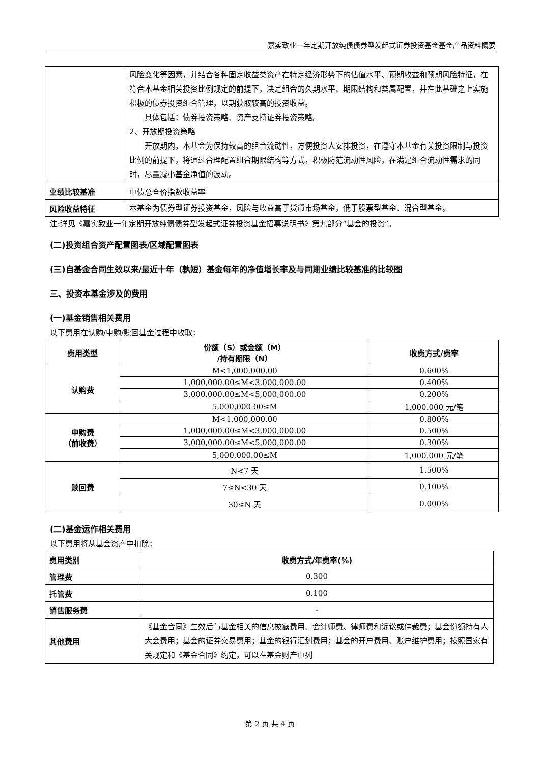嘉实致业一年定期开放纯债债券型发起式证券投资基金基金产品资料概要
| | 风险变化等因素，并结合各种固定收益类资产在特定经济形势下的估值水平、预期收益和预期风险特征，在符合本基金相关投资比例规定的前提下，决定组合的久期水平、期限结构和类属配置，并在此基础之上实施积极的债券投资组合管理，以期获取较高的投资收益。 具体包括：债券投资策略、资产支持证券投资策略。 2、开放期投资策略 开放期内，本基金为保持较高的组合流动性，方便投资人安排投资，在遵守本基金有关投资限制与投资比例的前提下，将通过合理配置组合期限结构等方式，积极防范流动性风险，在满足组合流动性需求的同时，尽量减小基金净值的波动。 |
| 业绩比较基准 | 中债总全价指数收益率 |
| 风险收益特征 | 本基金为债券型证券投资基金，风险与收益高于货币市场基金，低于股票型基金、混合型基金。 |
注:详见《嘉实致业一年定期开放纯债债券型发起式证券投资基金招募说明书》第九部分“基金的投资”。
(二)投资组合资产配置图表/区域配置图表
(三)自基金合同生效以来/最近十年（孰短）基金每年的净值增长率及与同期业绩比较基准的比较图
三、投资本基金涉及的费用
(一)基金销售相关费用
以下费用在认购/申购/赎回基金过程中收取：
| 费用类型 | 份额（S）或金额（M） /持有期限（N） | 收费方式/费率 |
| --- | --- | --- |
| 认购费 | M<1,000,000.00 | 0.600% |
| | 1,000,000.00≤M<3,000,000.00 | 0.400% |
| | 3,000,000.00≤M<5,000,000.00 | 0.200% |
| | 5,000,000.00≤M | 1,000.000 元/笔 |
| 申购费 （前收费） | M<1,000,000.00 | 0.800% |
| | 1,000,000.00≤M<3,000,000.00 | 0.500% |
| | 3,000,000.00≤M<5,000,000.00 | 0.300% |
| | 5,000,000.00≤M | 1,000.000 元/笔 |
| 赎回费 | N<7 天 | 1.500% |
| | 7≤N<30 天 | 0.100% |
| | 30≤N 天 | 0.000% |
(二)基金运作相关费用
以下费用将从基金资产中扣除：
| 费用类别 | 收费方式/年费率(%) |
| --- | --- |
| 管理费 | 0.300 |
| 托管费 | 0.100 |
| 销售服务费 | - |
| 其他费用 | 《基金合同》生效后与基金相关的信息披露费用、会计师费、律师费和诉讼或仲裁费；基金份额持有人大会费用；基金的证券交易费用；基金的银行汇划费用；基金的开户费用、账户维护费用；按照国家有关规定和《基金合同》约定，可以在基金财产中列 |
第 2 页 共 4 页